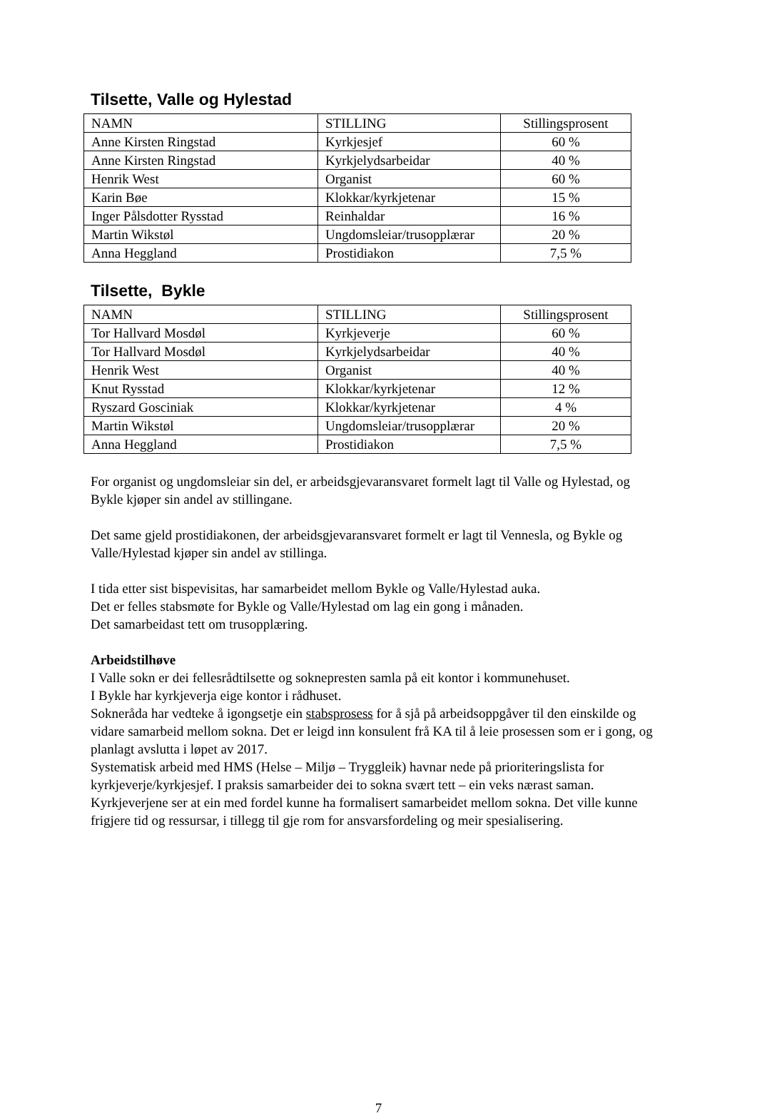Tilsette, Valle og Hylestad
| NAMN | STILLING | Stillingsprosent |
| Anne Kirsten Ringstad | Kyrkjesjef | 60 % |
| Anne Kirsten Ringstad | Kyrkjelydsarbeidar | 40 % |
| Henrik West | Organist | 60 % |
| Karin Bøe | Klokkar/kyrkjetenar | 15 % |
| Inger Pålsdotter Rysstad | Reinhaldar | 16 % |
| Martin Wikstøl | Ungdomsleiar/trusopplærar | 20 % |
| Anna Heggland | Prostidiakon | 7,5 % |
Tilsette, Bykle
| NAMN | STILLING | Stillingsprosent |
| Tor Hallvard Mosdøl | Kyrkjeverje | 60 % |
| Tor Hallvard Mosdøl | Kyrkjelydsarbeidar | 40 % |
| Henrik West | Organist | 40 % |
| Knut Rysstad | Klokkar/kyrkjetenar | 12 % |
| Ryszard Gosciniak | Klokkar/kyrkjetenar | 4 % |
| Martin Wikstøl | Ungdomsleiar/trusopplærar | 20 % |
| Anna Heggland | Prostidiakon | 7,5 % |
For organist og ungdomsleiar sin del, er arbeidsgjevaransvaret formelt lagt til Valle og Hylestad, og Bykle kjøper sin andel av stillingane.
Det same gjeld prostidiakonen, der arbeidsgjevaransvaret formelt er lagt til Vennesla, og Bykle og Valle/Hylestad kjøper sin andel av stillinga.
I tida etter sist bispevisitas, har samarbeidet mellom Bykle og Valle/Hylestad auka.
Det er felles stabsmøte for Bykle og Valle/Hylestad om lag ein gong i månaden.
Det samarbeidast tett om trusopplæring.
Arbeidstilhøve
I Valle sokn er dei fellesrådtilsette og soknepresten samla på eit kontor i kommunehuset.
I Bykle har kyrkjeverja eige kontor i rådhuset.
Sokneråda har vedteke å igongsetje ein stabsprosess for å sjå på arbeidsoppgåver til den einskilde og vidare samarbeid mellom sokna. Det er leigd inn konsulent frå KA til å leie prosessen som er i gong, og planlagt avslutta i løpet av 2017.
Systematisk arbeid med HMS (Helse – Miljø – Tryggleik) havnar nede på prioriteringslista for kyrkjeverje/kyrkjesjef. I praksis samarbeider dei to sokna svært tett – ein veks nærast saman. Kyrkjeverjene ser at ein med fordel kunne ha formalisert samarbeidet mellom sokna. Det ville kunne frigjere tid og ressursar, i tillegg til gje rom for ansvarsfordeling og meir spesialisering.
7